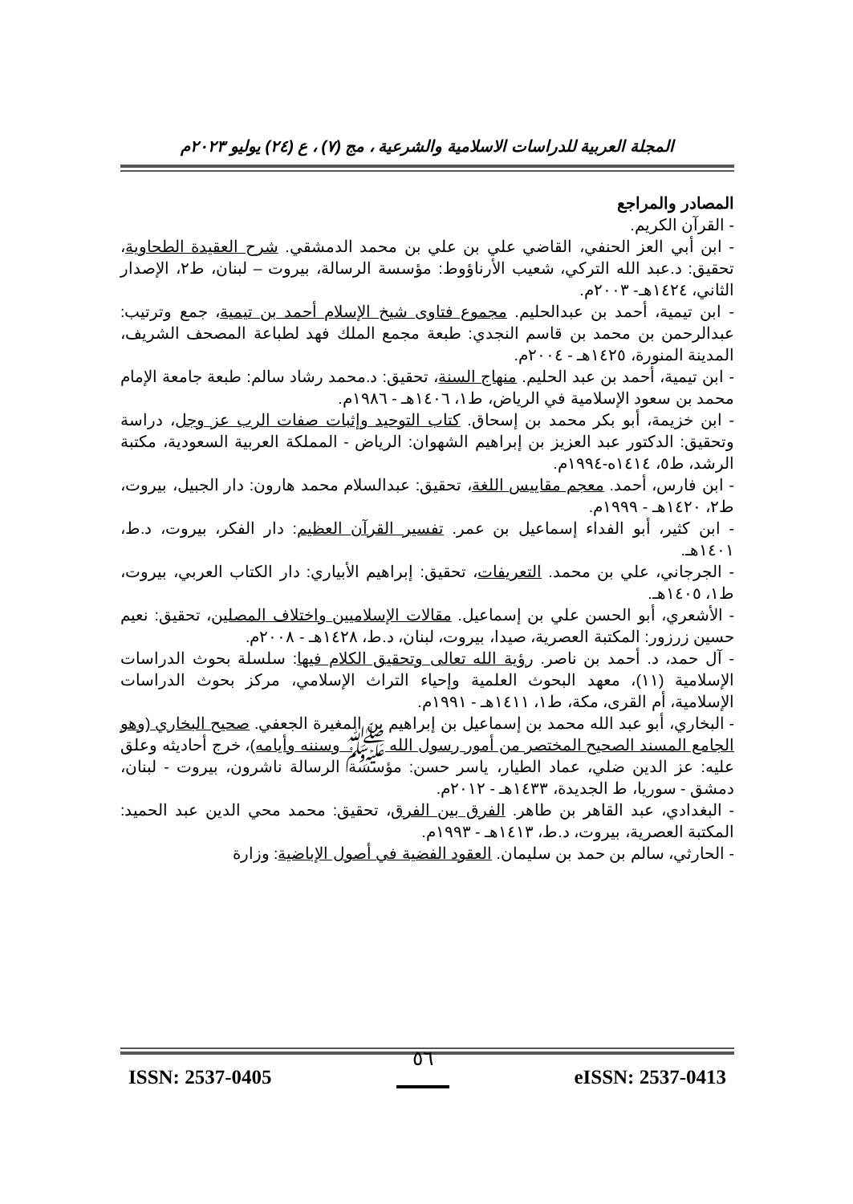المجلة العربية للدراسات الاسلامية والشرعية ، مج (٧) ، ع (٢٤) يوليو ٢٠٢٣م
المصادر والمراجع
- القرآن الكريم.
- ابن أبي العز الحنفي، القاضي علي بن علي بن محمد الدمشقي. شرح العقيدة الطحاوية، تحقيق: د.عبد الله التركي، شعيب الأرناؤوط: مؤسسة الرسالة، بيروت – لبنان، ط٢، الإصدار الثاني، ١٤٢٤هـ- ٢٠٠٣م.
- ابن تيمية، أحمد بن عبدالحليم. مجموع فتاوى شيخ الإسلام أحمد بن تيمية، جمع وترتيب: عبدالرحمن بن محمد بن قاسم النجدي: طبعة مجمع الملك فهد لطباعة المصحف الشريف، المدينة المنورة، ١٤٢٥هـ - ٢٠٠٤م.
- ابن تيمية، أحمد بن عبد الحليم. منهاج السنة، تحقيق: د.محمد رشاد سالم: طبعة جامعة الإمام محمد بن سعود الإسلامية في الرياض، ط١، ١٤٠٦هـ - ١٩٨٦م.
- ابن خزيمة، أبو بكر محمد بن إسحاق. كتاب التوحيد وإثبات صفات الرب عز وجل، دراسة وتحقيق: الدكتور عبد العزيز بن إبراهيم الشهوان: الرياض - المملكة العربية السعودية، مكتبة الرشد، ط٥، ١٤١٤ه-١٩٩٤م.
- ابن فارس، أحمد. معجم مقاييس اللغة، تحقيق: عبدالسلام محمد هارون: دار الجبيل، بيروت، ط٢، ١٤٢٠هـ - ١٩٩٩م.
- ابن كثير، أبو الفداء إسماعيل بن عمر. تفسير القرآن العظيم: دار الفكر، بيروت، د.ط، ١٤٠١هـ.
- الجرجاني، علي بن محمد. التعريفات، تحقيق: إبراهيم الأبياري: دار الكتاب العربي، بيروت، ط١، ١٤٠٥هـ.
- الأشعري، أبو الحسن علي بن إسماعيل. مقالات الإسلاميين واختلاف المصلين، تحقيق: نعيم حسين زرزور: المكتبة العصرية، صيدا، بيروت، لبنان، د.ط، ١٤٢٨هـ - ٢٠٠٨م.
- آل حمد، د. أحمد بن ناصر. رؤية الله تعالى وتحقيق الكلام فيها: سلسلة بحوث الدراسات الإسلامية (١١)، معهد البحوث العلمية وإحياء التراث الإسلامي، مركز بحوث الدراسات الإسلامية، أم القرى، مكة، ط١، ١٤١١هـ - ١٩٩١م.
- البخاري، أبو عبد الله محمد بن إسماعيل بن إبراهيم بن المغيرة الجعفي. صحيح البخاري (وهو الجامع المسند الصحيح المختصر من أمور رسول الله ﷺ وسننه وأيامه)، خرج أحاديثه وعلق عليه: عز الدين ضلي، عماد الطيار، ياسر حسن: مؤسسة الرسالة ناشرون، بيروت - لبنان، دمشق - سوريا، ط الجديدة، ١٤٣٣هـ - ٢٠١٢م.
- البغدادي، عبد القاهر بن طاهر. الفرق بين الفرق، تحقيق: محمد محي الدين عبد الحميد: المكتبة العصرية، بيروت، د.ط، ١٤١٣هـ - ١٩٩٣م.
- الحارثي، سالم بن حمد بن سليمان. العقود الفضية في أصول الإباضية: وزارة
ISSN: 2537-0405 ٥٦ eISSN: 2537-0413